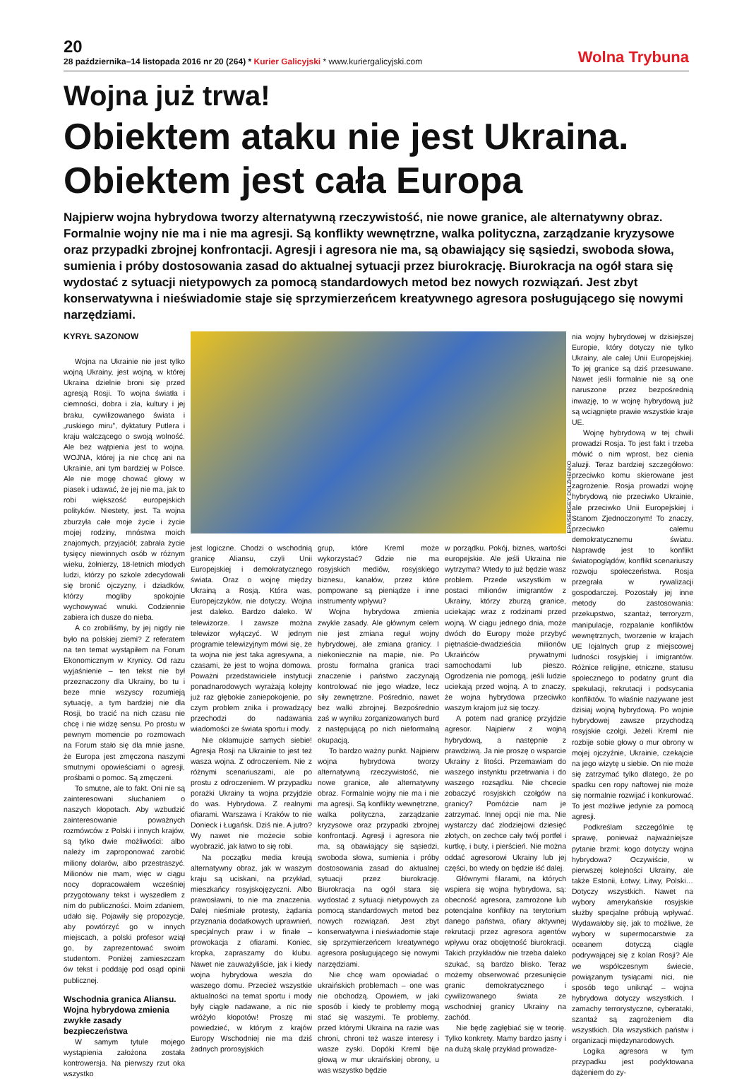20
28 października–14 listopada 2016 nr 20 (264) * Kurier Galicyjski * www.kuriergalicyjski.com
Wolna Trybuna
Wojna już trwa!
Obiektem ataku nie jest Ukraina. Obiektem jest cała Europa
Najpierw wojna hybrydowa tworzy alternatywną rzeczywistość, nie nowe granice, ale alternatywny obraz. Formalnie wojny nie ma i nie ma agresji. Są konflikty wewnętrzne, walka polityczna, zarządzanie kryzysowe oraz przypadki zbrojnej konfrontacji. Agresji i agresora nie ma, są obawiający się sąsiedzi, swoboda słowa, sumienia i próby dostosowania zasad do aktualnej sytuacji przez biurokrację. Biurokracja na ogół stara się wydostać z sytuacji nietypowych za pomocą standardowych metod bez nowych rozwiązań. Jest zbyt konserwatywna i nieświadomie staje się sprzymierzeńcem kreatywnego agresora posługującego się nowymi narzędziami.
KYRYŁ SAZONOW
Wojna na Ukrainie nie jest tylko wojną Ukrainy, jest wojną, w której Ukraina dzielnie broni się przed agresją Rosji. To wojna światła i ciemności, dobra i zła, kultury i jej braku, cywilizowanego świata i „ruskiego miru”, dyktatury Putlera i kraju walczącego o swoją wolność. Ale bez wątpienia jest to wojna. WOJNA, której ja nie chcę ani na Ukrainie, ani tym bardziej w Polsce. Ale nie mogę chować głowy w piasek i udawać, że jej nie ma, jak to robi większość europejskich polityków. Niestety, jest. Ta wojna zburzyła całe moje życie i życie mojej rodziny, mnóstwa moich znajomych, przyjaciół; zabrała życie tysięcy niewinnych osób w różnym wieku, żołnierzy, 18-letnich młodych ludzi, którzy po szkole zdecydowali się bronić ojczyzny, i dziadków, którzy mogliby spokojnie wychowywać wnuki. Codziennie zabiera ich dusze do nieba.
A co zrobiliśmy, by jej nigdy nie było na polskiej ziemi? Z referatem na ten temat wystąpiłem na Forum Ekonomicznym w Krynicy. Od razu wyjaśnienie – ten tekst nie był przeznaczony dla Ukrainy, bo tu i beze mnie wszyscy rozumieją sytuację, a tym bardziej nie dla Rosji, bo tracić na nich czasu nie chcę i nie widzę sensu. Po prostu w pewnym momencie po rozmowach na Forum stało się dla mnie jasne, że Europa jest zmęczona naszymi smutnymi opowieściami o agresji, prośbami o pomoc. Są zmęczeni.
To smutne, ale to fakt. Oni nie są zainteresowani słuchaniem o naszych kłopotach. Aby wzbudzić zainteresowanie poważnych rozmówców z Polski i innych krajów, są tylko dwie możliwości: albo należy im zaproponować zarobić miliony dolarów, albo przestraszyć. Milionów nie mam, więc w ciągu nocy dopracowałem wcześniej przygotowany tekst i wyszedłem z nim do publiczności. Moim zdaniem, udało się. Pojawiły się propozycje, aby powtórzyć go w innych miejscach, a polski profesor wziął go, by zaprezentować swoim studentom. Poniżej zamieszczam ów tekst i poddaję pod osąd opinii publicznej.
Wschodnia granica Aliansu. Wojna hybrydowa zmienia zwykłe zasady bezpieczeństwa
W samym tytule mojego wystąpienia założona została kontrowersja. Na pierwszy rzut oka wszystko
EPA/SERGEY DOLZHENKO
nia wojny hybrydowej w dzisiejszej Europie, który dotyczy nie tylko Ukrainy, ale całej Unii Europejskiej. To jej granice są dziś przesuwane. Nawet jeśli formalnie nie są one naruszone przez bezpośrednią inwazję, to w wojnę hybrydową już są wciągnięte prawie wszystkie kraje UE.
Wojnę hybrydową w tej chwili prowadzi Rosja. To jest fakt i trzeba mówić o nim wprost, bez cienia aluzji. Teraz bardziej szczegółowo: przeciwko komu skierowane jest zagrożenie. Rosja prowadzi wojnę hybrydową nie przeciwko Ukrainie, ale przeciwko Unii Europejskiej i Stanom Zjednoczonym! To znaczy, przeciwko całemu demokratycznemu światu. Naprawdę jest to konflikt światopoglądów, konflikt scenariuszy rozwoju społeczeństwa. Rosja przegrała w rywalizacji gospodarczej. Pozostały jej inne metody do zastosowania: przekupstwo, szantaż, terroryzm, manipulacje, rozpalanie konfliktów wewnętrznych, tworzenie w krajach UE lojalnych grup z miejscowej ludności rosyjskiej i imigrantów. Różnice religijne, etniczne, statusu społecznego to podatny grunt dla spekulacji, rekrutacji i podsycania konfliktów. To właśnie nazywane jest dzisiaj wojną hybrydową. Po wojnie hybrydowej zawsze przychodzą rosyjskie czołgi. Jeżeli Kreml nie rozbije sobie głowy o mur obrony w mojej ojczyźnie, Ukrainie, czekajcie na jego wizytę u siebie. On nie może się zatrzymać tylko dlatego, że po spadku cen ropy naftowej nie może się normalnie rozwijać i konkurować. To jest możliwe jedynie za pomocą agresji.
Podkreślam szczególnie tę sprawę, ponieważ najważniejsze pytanie brzmi: kogo dotyczy wojna hybrydowa? Oczywiście, w pierwszej kolejności Ukrainy, ale także Estonii, Łotwy, Litwy, Polski… Dotyczy wszystkich. Nawet na wybory amerykańskie rosyjskie służby specjalne próbują wpływać. Wydawałoby się, jak to możliwe, że wybory w supermocarstwie za oceanem dotyczą ciągle podrywającej się z kolan Rosji? Ale we współczesnym świecie, powiązanym tysiącami nici, nie sposób tego uniknąć – wojna hybrydowa dotyczy wszystkich. I zamachy terrorystyczne, cyberataki, szantaż są zagrożeniem dla wszystkich. Dla wszystkich państw i organizacji międzynarodowych.
Logika agresora w tym przypadku jest podyktowana dążeniem do zy-
jest logiczne. Chodzi o wschodnią granicę Aliansu, czyli Unii Europejskiej i demokratycznego świata. Oraz o wojnę między Ukrainą a Rosją. Która was, Europejczyków, nie dotyczy. Wojna jest daleko. Bardzo daleko. W telewizorze. I zawsze można telewizor wyłączyć. W jednym programie telewizyjnym mówi się, że ta wojna nie jest taka agresywna, a czasami, że jest to wojna domowa. Poważni przedstawiciele instytucji ponadnarodowych wyrażają kolejny już raz głębokie zaniepokojenie, po czym problem znika i prowadzący przechodzi do nadawania wiadomości ze świata sportu i mody.
Nie okłamujcie samych siebie! Agresja Rosji na Ukrainie to jest też wasza wojna. Z odroczeniem. Nie z różnymi scenariuszami, ale po prostu z odroczeniem. W przypadku porażki Ukrainy ta wojna przyjdzie do was. Hybrydowa. Z realnymi ofiarami. Warszawa i Kraków to nie Donieck i Ługańsk. Dziś nie. A jutro? Wy nawet nie możecie sobie wyobrazić, jak łatwo to się robi.
Na początku media kreują alternatywny obraz, jak w waszym kraju są uciskani, na przykład, mieszkańcy rosyjskojęzyczni. Albo prawosławni, to nie ma znaczenia. Dalej nieśmiałe protesty, żądania przyznania dodatkowych uprawnień, specjalnych praw i w finale – prowokacja z ofiarami. Koniec, kropka, zapraszamy do klubu. Nawet nie zauważyliście, jak i kiedy wojna hybrydowa weszła do waszego domu. Przecież wszystkie aktualności na temat sportu i mody były ciągle nadawane, a nic nie wróżyło kłopotów! Proszę mi powiedzieć, w którym z krajów Europy Wschodniej nie ma dziś żadnych prorosyjskich
grup, które Kreml może wykorzystać? Gdzie nie ma rosyjskich mediów, rosyjskiego biznesu, kanałów, przez które pompowane są pieniądze i inne instrumenty wpływu?
Wojna hybrydowa zmienia zwykłe zasady. Ale głównym celem nie jest zmiana reguł wojny hybrydowej, ale zmiana granicy. I niekoniecznie na mapie, nie. Po prostu formalna granica traci znaczenie i państwo zaczynają kontrolować nie jego władze, lecz siły zewnętrzne. Pośrednio, nawet bez walki zbrojnej. Bezpośrednio zaś w wyniku zorganizowanych burd z następującą po nich nieformalną okupacją.
To bardzo ważny punkt. Najpierw wojna hybrydowa tworzy alternatywną rzeczywistość, nie nowe granice, ale alternatywny obraz. Formalnie wojny nie ma i nie ma agresji. Są konflikty wewnętrzne, walka polityczna, zarządzanie kryzysowe oraz przypadki zbrojnej konfrontacji. Agresji i agresora nie ma, są obawiający się sąsiedzi, swoboda słowa, sumienia i próby dostosowania zasad do aktualnej sytuacji przez biurokrację. Biurokracja na ogół stara się wydostać z sytuacji nietypowych za pomocą standardowych metod bez nowych rozwiązań. Jest zbyt konserwatywna i nieświadomie staje się sprzymierzeńcem kreatywnego agresora posługującego się nowymi narzędziami.
Nie chcę wam opowiadać o ukraińskich problemach – one was nie obchodzą. Opowiem, w jaki sposób i kiedy te problemy mogą stać się waszymi. Te problemy, przed którymi Ukraina na razie was chroni, chroni też wasze interesy i wasze zyski. Dopóki Kreml bije głową w mur ukraińskiej obrony, u was wszystko będzie
w porządku. Pokój, biznes, wartości europejskie. Ale jeśli Ukraina nie wytrzyma? Wtedy to już będzie wasz problem. Przede wszystkim w postaci milionów imigrantów z Ukrainy, którzy zburzą granice, uciekając wraz z rodzinami przed wojną. W ciągu jednego dnia, może dwóch do Europy może przybyć piętnaście-dwadzieścia milionów Ukraińców prywatnymi samochodami lub pieszo. Ogrodzenia nie pomogą, jeśli ludzie uciekają przed wojną. A to znaczy, że wojna hybrydowa przeciwko waszym krajom już się toczy.
A potem nad granicę przyjdzie agresor. Najpierw z wojną hybrydową, a następnie z prawdziwą. Ja nie proszę o wsparcie Ukrainy z litości. Przemawiam do waszego instynktu przetrwania i do waszego rozsądku. Nie chcecie zobaczyć rosyjskich czołgów na granicy? Pomóżcie nam je zatrzymać. Innej opcji nie ma. Nie wystarczy dać złodziejowi dziesięć złotych, on zechce cały twój portfel i kurtkę, i buty, i pierścień. Nie można oddać agresorowi Ukrainy lub jej części, bo wtedy on będzie iść dalej.
Głównymi filarami, na których wspiera się wojna hybrydowa, są: obecność agresora, zamrożone lub potencjalne konflikty na terytorium danego państwa, ofiary aktywnej rekrutacji przez agresora agentów wpływu oraz obojętność biurokracji. Takich przykładów nie trzeba daleko szukać, są bardzo blisko. Teraz możemy obserwować przesunięcie granic demokratycznego i cywilizowanego świata ze wschodniej granicy Ukrainy na zachód.
Nie będę zagłębiać się w teorię. Tylko konkrety. Mamy bardzo jasny i na dużą skalę przykład prowadze-